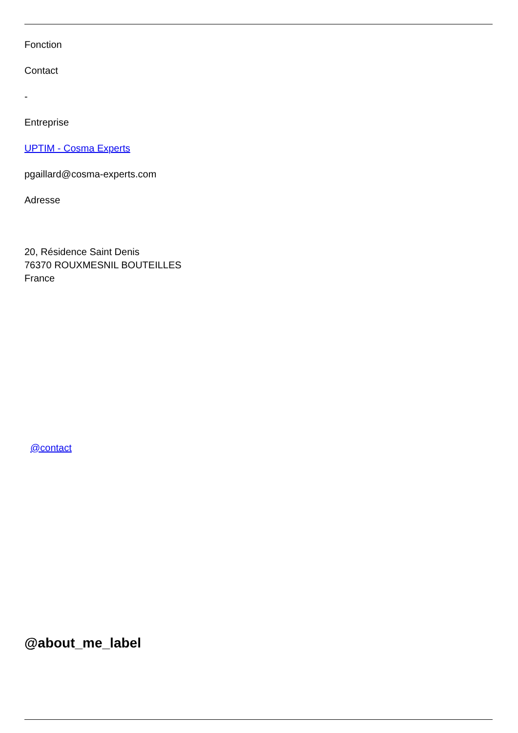Fonction
Contact
-
Entreprise
UPTIM - Cosma Experts
pgaillard@cosma-experts.com
Adresse
20, Résidence Saint Denis
76370 ROUXMESNIL BOUTEILLES
France
@contact
@about_me_label